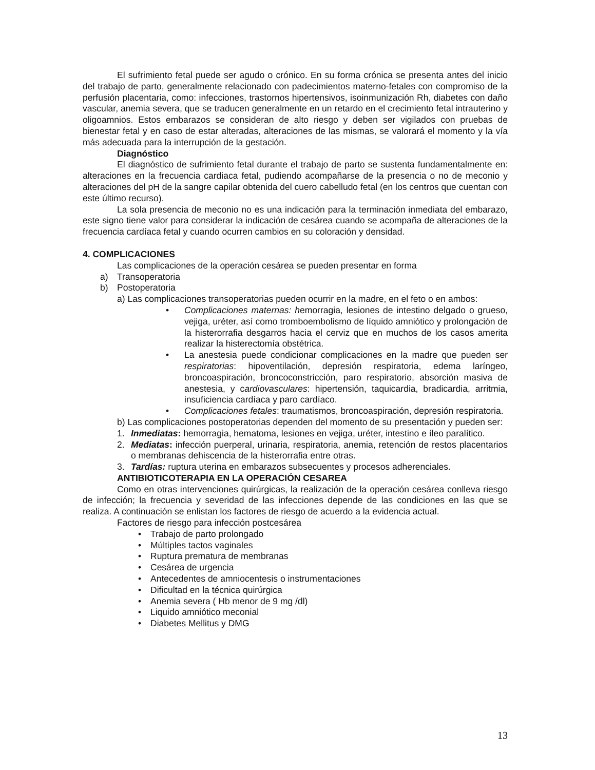El sufrimiento fetal puede ser agudo o crónico. En su forma crónica se presenta antes del inicio del trabajo de parto, generalmente relacionado con padecimientos materno-fetales con compromiso de la perfusión placentaria, como: infecciones, trastornos hipertensivos, isoinmunización Rh, diabetes con daño vascular, anemia severa, que se traducen generalmente en un retardo en el crecimiento fetal intrauterino y oligoamnios. Estos embarazos se consideran de alto riesgo y deben ser vigilados con pruebas de bienestar fetal y en caso de estar alteradas, alteraciones de las mismas, se valorará el momento y la vía más adecuada para la interrupción de la gestación.
Diagnóstico
El diagnóstico de sufrimiento fetal durante el trabajo de parto se sustenta fundamentalmente en: alteraciones en la frecuencia cardiaca fetal, pudiendo acompañarse de la presencia o no de meconio y alteraciones del pH de la sangre capilar obtenida del cuero cabelludo fetal (en los centros que cuentan con este último recurso).
La sola presencia de meconio no es una indicación para la terminación inmediata del embarazo, este signo tiene valor para considerar la indicación de cesárea cuando se acompaña de alteraciones de la frecuencia cardíaca fetal y cuando ocurren cambios en su coloración y densidad.
4. COMPLICACIONES
Las complicaciones de la operación cesárea se pueden presentar en forma
a) Transoperatoria
b) Postoperatoria
a) Las complicaciones transoperatorias pueden ocurrir en la madre, en el feto o en ambos:
• Complicaciones maternas: hemorragia, lesiones de intestino delgado o grueso, vejiga, uréter, así como tromboembolismo de líquido amniótico y prolongación de la histerorrafia desgarros hacia el cerviz que en muchos de los casos amerita realizar la histerectomía obstétrica.
• La anestesia puede condicionar complicaciones en la madre que pueden ser respiratorias: hipoventilación, depresión respiratoria, edema laríngeo, broncoaspiración, broncoconstricción, paro respiratorio, absorción masiva de anestesia, y cardiovasculares: hipertensión, taquicardia, bradicardia, arritmia, insuficiencia cardíaca y paro cardíaco.
• Complicaciones fetales: traumatismos, broncoaspiración, depresión respiratoria.
b) Las complicaciones postoperatorias dependen del momento de su presentación y pueden ser:
1. Inmediatas: hemorragia, hematoma, lesiones en vejiga, uréter, intestino e íleo paralítico.
2. Mediatas: infección puerperal, urinaria, respiratoria, anemia, retención de restos placentarios o membranas dehiscencia de la histerorrafia entre otras.
3. Tardías: ruptura uterina en embarazos subsecuentes y procesos adherenciales.
ANTIBIOTICOTERAPIA EN LA OPERACIÓN CESAREA
Como en otras intervenciones quirúrgicas, la realización de la operación cesárea conlleva riesgo de infección; la frecuencia y severidad de las infecciones depende de las condiciones en las que se realiza. A continuación se enlistan los factores de riesgo de acuerdo a la evidencia actual.
Factores de riesgo para infección postcesárea
• Trabajo de parto prolongado
• Múltiples tactos vaginales
• Ruptura prematura de membranas
• Cesárea de urgencia
• Antecedentes de amniocentesis o instrumentaciones
• Dificultad en la técnica quirúrgica
• Anemia severa ( Hb menor de 9 mg /dl)
• Liquido amniótico meconial
• Diabetes Mellitus y DMG
13